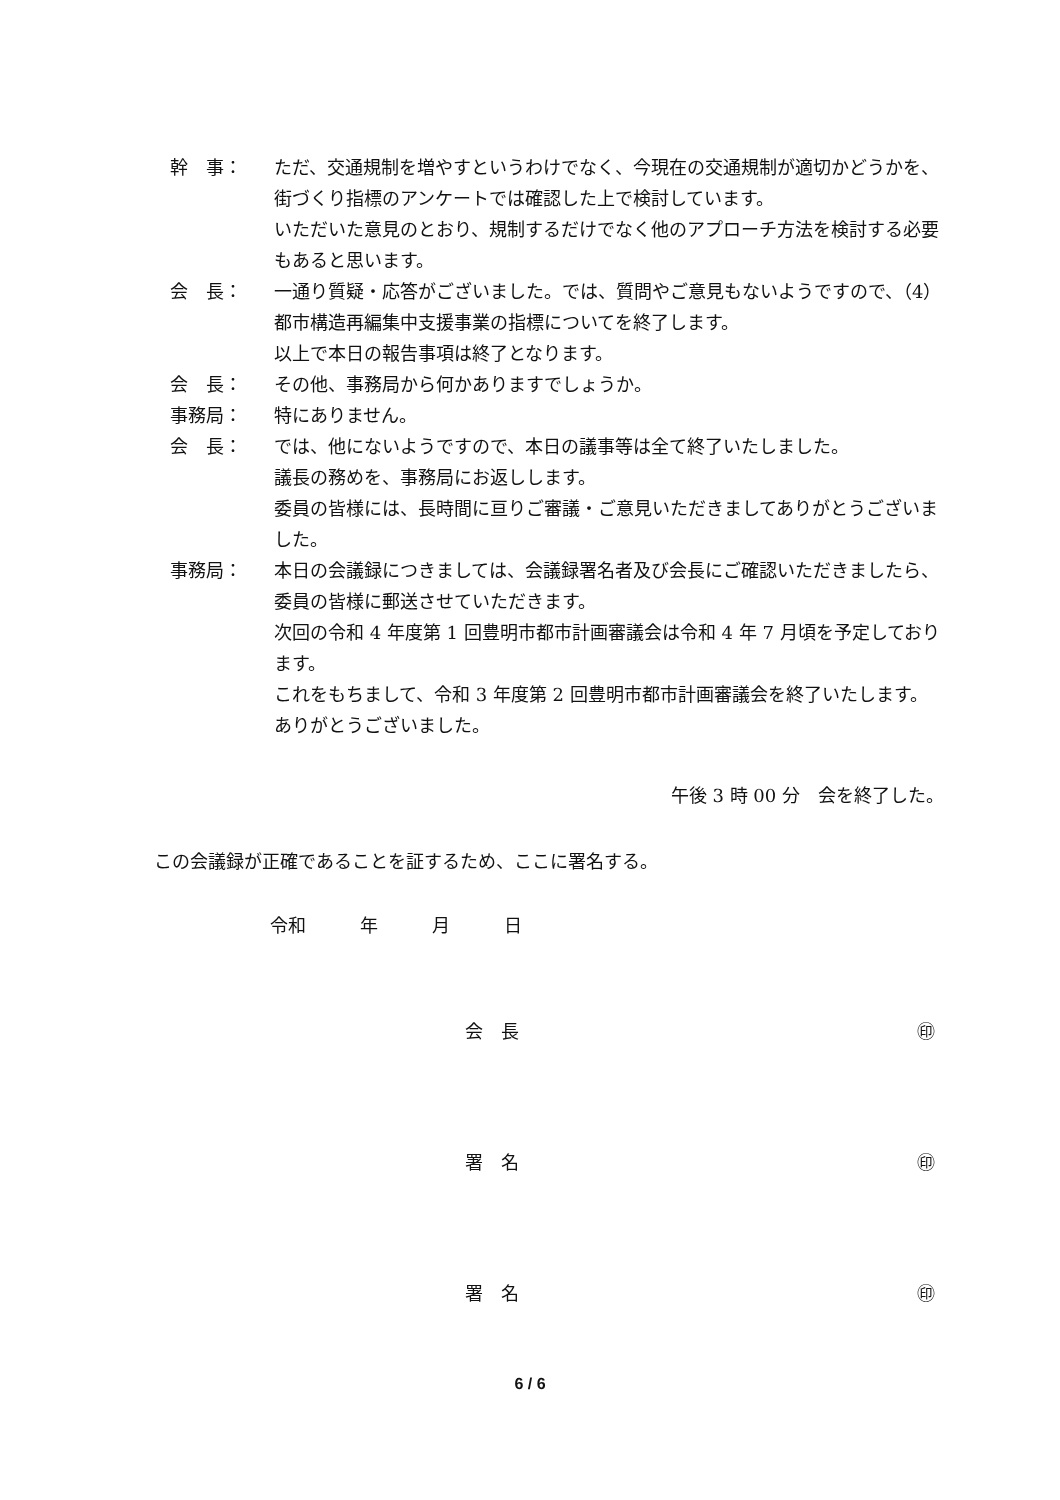幹　事： ただ、交通規制を増やすというわけでなく、今現在の交通規制が適切かどうかを、街づくり指標のアンケートでは確認した上で検討しています。
いただいた意見のとおり、規制するだけでなく他のアプローチ方法を検討する必要もあると思います。
会　長： 一通り質疑・応答がございました。では、質問やご意見もないようですので、（4）都市構造再編集中支援事業の指標についてを終了します。
以上で本日の報告事項は終了となります。
会　長： その他、事務局から何かありますでしょうか。
事務局： 特にありません。
会　長： では、他にないようですので、本日の議事等は全て終了いたしました。
議長の務めを、事務局にお返しします。
委員の皆様には、長時間に亘りご審議・ご意見いただきましてありがとうございました。
事務局： 本日の会議録につきましては、会議録署名者及び会長にご確認いただきましたら、委員の皆様に郵送させていただきます。
次回の令和 4 年度第 1 回豊明市都市計画審議会は令和 4 年 7 月頃を予定しております。
これをもちまして、令和 3 年度第 2 回豊明市都市計画審議会を終了いたします。
ありがとうございました。
午後 3 時 00 分　会を終了した。
この会議録が正確であることを証するため、ここに署名する。
令和　　　年　　　月　　　日
会　長 ㊞
署　名 ㊞
署　名 ㊞
6 / 6